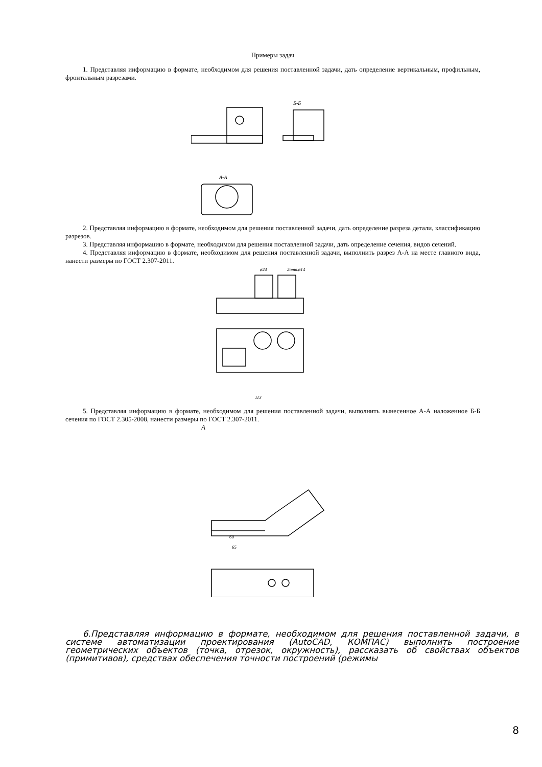Примеры задач
1. Представляя информацию в формате, необходимом для решения поставленной задачи, дать определение вертикальным, профильным, фронтальным разрезами.
Б-Б
А-А
2. Представляя информацию в формате, необходимом для решения поставленной задачи, дать определение разреза детали, классификацию разрезов.
3. Представляя информацию в формате, необходимом для решения поставленной задачи, дать определение сечения, видов сечений.
4. Представляя информацию в формате, необходимом для решения поставленной задачи, выполнить разрез А-А на месте главного вида, нанести размеры по ГОСТ 2.307-2011.
ø24
2отв.ø14
113
5. Представляя информацию в формате, необходимом для решения поставленной задачи, выполнить вынесенное А-А наложенное Б-Б сечения по ГОСТ 2.305-2008, нанести размеры по ГОСТ 2.307-2011.
А
60
65
6.Представляя информацию в формате, необходимом для решения поставленной задачи, в системе автоматизации проектирования (AutoCAD, КОМПАС) выполнить построение геометрических объектов (точка, отрезок, окружность), рассказать об свойствах объектов (примитивов), средствах обеспечения точности построений (режимы
8